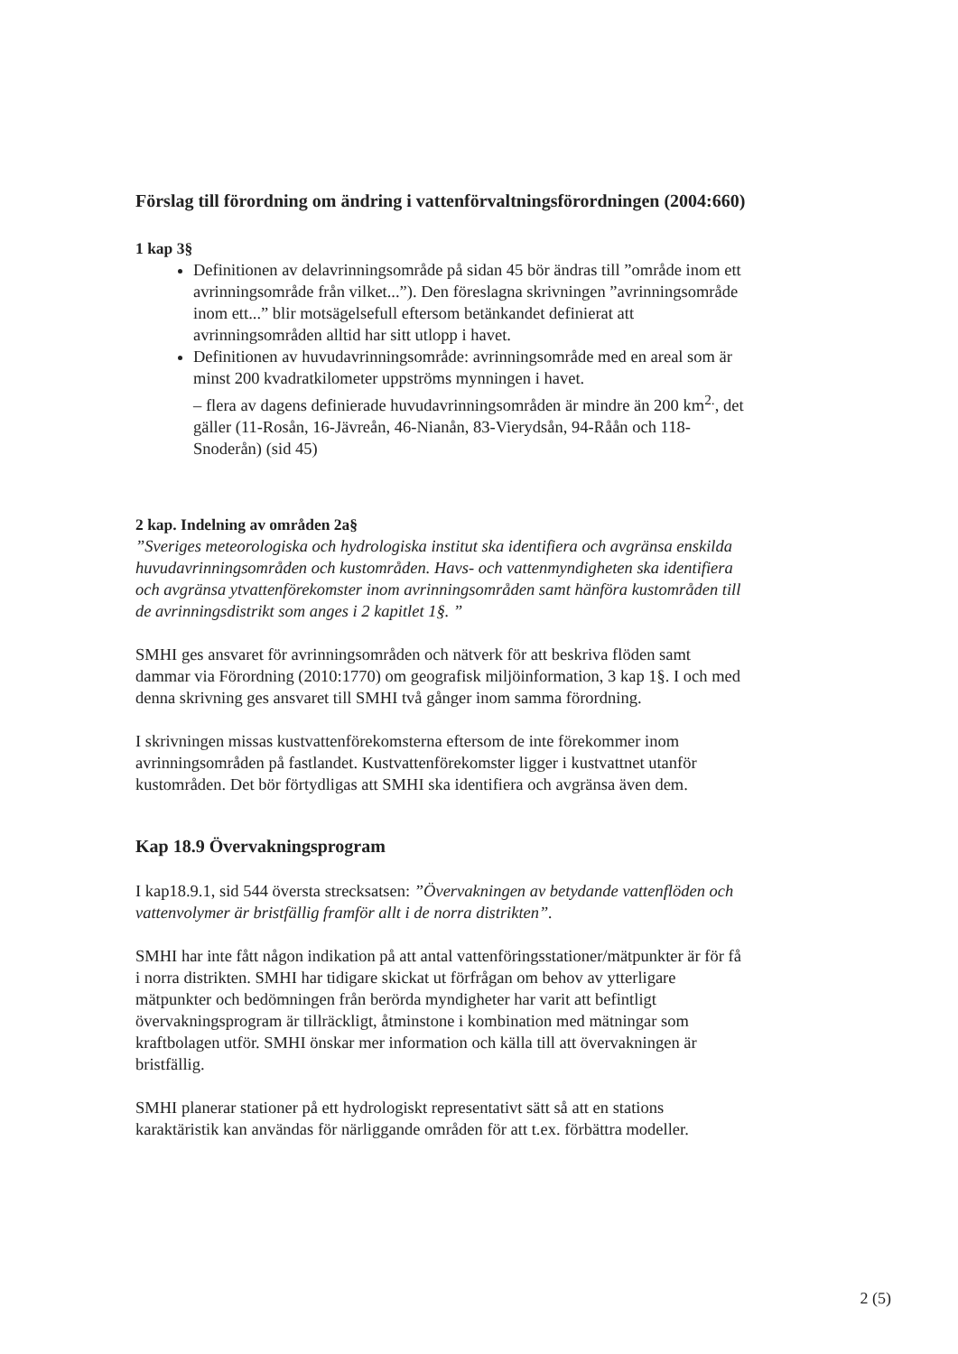Förslag till förordning om ändring i vattenförvaltningsförordningen (2004:660)
1 kap 3§
Definitionen av delavrinningsområde på sidan 45 bör ändras till ”område inom ett avrinningsområde från vilket...”). Den föreslagna skrivningen ”avrinningsområde inom ett...” blir motsägelsefull eftersom betänkandet definierat att avrinningsområden alltid har sitt utlopp i havet.
Definitionen av huvudavrinningsområde: avrinningsområde med en areal som är minst 200 kvadratkilometer uppströms mynningen i havet.
– flera av dagens definierade huvudavrinningsområden är mindre än 200 km<sup>2.</sup>, det gäller (11-Rosån, 16-Jävreån, 46-Nianån, 83-Vierydsån, 94-Råån och 118-Snoderån) (sid 45)
2 kap. Indelning av områden 2a§
”Sveriges meteorologiska och hydrologiska institut ska identifiera och avgränsa enskilda huvudavrinningsområden och kustområden. Havs- och vattenmyndigheten ska identifiera och avgränsa ytvattenförekomster inom avrinningsområden samt hänföra kustområden till de avrinningsdistrikt som anges i 2 kapitlet 1§. ”
SMHI ges ansvaret för avrinningsområden och nätverk för att beskriva flöden samt dammar via Förordning (2010:1770) om geografisk miljöinformation, 3 kap 1§. I och med denna skrivning ges ansvaret till SMHI två gånger inom samma förordning.
I skrivningen missas kustvattenförekomsterna eftersom de inte förekommer inom avrinningsområden på fastlandet. Kustvattenförekomster ligger i kustvattnet utanför kustområden. Det bör förtydligas att SMHI ska identifiera och avgränsa även dem.
Kap 18.9 Övervakningsprogram
I kap18.9.1, sid 544 översta strecksatsen: ”Övervakningen av betydande vattenflöden och vattenvolymer är bristfällig framför allt i de norra distrikten”.
SMHI har inte fått någon indikation på att antal vattenföringsstationer/mätpunkter är för få i norra distrikten. SMHI har tidigare skickat ut förfrågan om behov av ytterligare mätpunkter och bedömningen från berörda myndigheter har varit att befintligt övervakningsprogram är tillräckligt, åtminstone i kombination med mätningar som kraftbolagen utför. SMHI önskar mer information och källa till att övervakningen är bristfällig.
SMHI planerar stationer på ett hydrologiskt representativt sätt så att en stations karaktäristik kan användas för närliggande områden för att t.ex. förbättra modeller.
2 (5)